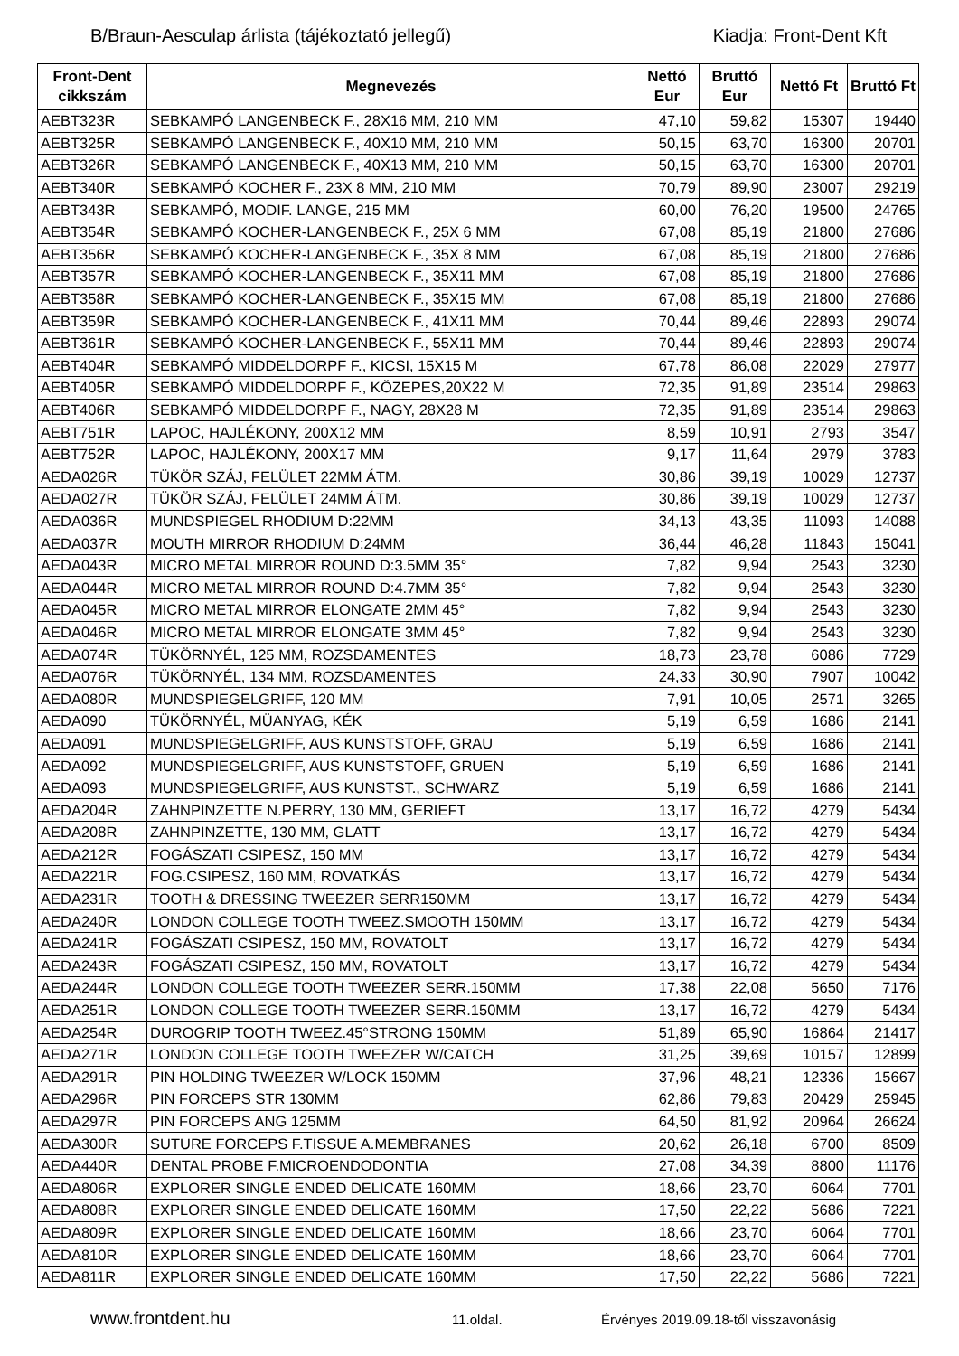B/Braun-Aesculap árlista (tájékoztató jellegű)
Kiadja: Front-Dent Kft
| Front-Dent cikkszám | Megnevezés | Nettó Eur | Bruttó Eur | Nettó Ft | Bruttó Ft |
| --- | --- | --- | --- | --- | --- |
| AEBT323R | SEBKAMPÓ LANGENBECK F., 28X16 MM, 210 MM | 47,10 | 59,82 | 15307 | 19440 |
| AEBT325R | SEBKAMPÓ LANGENBECK F., 40X10 MM, 210 MM | 50,15 | 63,70 | 16300 | 20701 |
| AEBT326R | SEBKAMPÓ LANGENBECK F., 40X13 MM, 210 MM | 50,15 | 63,70 | 16300 | 20701 |
| AEBT340R | SEBKAMPÓ KOCHER F., 23X 8 MM, 210 MM | 70,79 | 89,90 | 23007 | 29219 |
| AEBT343R | SEBKAMPÓ, MODIF. LANGE, 215 MM | 60,00 | 76,20 | 19500 | 24765 |
| AEBT354R | SEBKAMPÓ KOCHER-LANGENBECK F., 25X 6 MM | 67,08 | 85,19 | 21800 | 27686 |
| AEBT356R | SEBKAMPÓ KOCHER-LANGENBECK F., 35X 8 MM | 67,08 | 85,19 | 21800 | 27686 |
| AEBT357R | SEBKAMPÓ KOCHER-LANGENBECK F., 35X11 MM | 67,08 | 85,19 | 21800 | 27686 |
| AEBT358R | SEBKAMPÓ KOCHER-LANGENBECK F., 35X15 MM | 67,08 | 85,19 | 21800 | 27686 |
| AEBT359R | SEBKAMPÓ KOCHER-LANGENBECK F., 41X11 MM | 70,44 | 89,46 | 22893 | 29074 |
| AEBT361R | SEBKAMPÓ KOCHER-LANGENBECK F., 55X11 MM | 70,44 | 89,46 | 22893 | 29074 |
| AEBT404R | SEBKAMPÓ MIDDELDORPF F., KICSI, 15X15 M | 67,78 | 86,08 | 22029 | 27977 |
| AEBT405R | SEBKAMPÓ MIDDELDORPF F., KÖZEPES,20X22 M | 72,35 | 91,89 | 23514 | 29863 |
| AEBT406R | SEBKAMPÓ MIDDELDORPF F., NAGY, 28X28 M | 72,35 | 91,89 | 23514 | 29863 |
| AEBT751R | LAPOC, HAJLÉKONY, 200X12 MM | 8,59 | 10,91 | 2793 | 3547 |
| AEBT752R | LAPOC, HAJLÉKONY, 200X17 MM | 9,17 | 11,64 | 2979 | 3783 |
| AEDA026R | TÜKÖR SZÁJ, FELÜLET 22MM ÁTM. | 30,86 | 39,19 | 10029 | 12737 |
| AEDA027R | TÜKÖR SZÁJ, FELÜLET 24MM ÁTM. | 30,86 | 39,19 | 10029 | 12737 |
| AEDA036R | MUNDSPIEGEL RHODIUM D:22MM | 34,13 | 43,35 | 11093 | 14088 |
| AEDA037R | MOUTH MIRROR RHODIUM D:24MM | 36,44 | 46,28 | 11843 | 15041 |
| AEDA043R | MICRO METAL MIRROR ROUND D:3.5MM 35° | 7,82 | 9,94 | 2543 | 3230 |
| AEDA044R | MICRO METAL MIRROR ROUND D:4.7MM 35° | 7,82 | 9,94 | 2543 | 3230 |
| AEDA045R | MICRO METAL MIRROR ELONGATE 2MM 45° | 7,82 | 9,94 | 2543 | 3230 |
| AEDA046R | MICRO METAL MIRROR ELONGATE 3MM 45° | 7,82 | 9,94 | 2543 | 3230 |
| AEDA074R | TÜKÖRNYÉL, 125 MM, ROZSDAMENTES | 18,73 | 23,78 | 6086 | 7729 |
| AEDA076R | TÜKÖRNYÉL, 134 MM, ROZSDAMENTES | 24,33 | 30,90 | 7907 | 10042 |
| AEDA080R | MUNDSPIEGELGRIFF, 120 MM | 7,91 | 10,05 | 2571 | 3265 |
| AEDA090 | TÜKÖRNYÉL, MÜANYAG, KÉK | 5,19 | 6,59 | 1686 | 2141 |
| AEDA091 | MUNDSPIEGELGRIFF, AUS KUNSTSTOFF, GRAU | 5,19 | 6,59 | 1686 | 2141 |
| AEDA092 | MUNDSPIEGELGRIFF, AUS KUNSTSTOFF, GRUEN | 5,19 | 6,59 | 1686 | 2141 |
| AEDA093 | MUNDSPIEGELGRIFF, AUS KUNSTST., SCHWARZ | 5,19 | 6,59 | 1686 | 2141 |
| AEDA204R | ZAHNPINZETTE N.PERRY, 130 MM, GERIEFT | 13,17 | 16,72 | 4279 | 5434 |
| AEDA208R | ZAHNPINZETTE, 130 MM, GLATT | 13,17 | 16,72 | 4279 | 5434 |
| AEDA212R | FOGÁSZATI CSIPESZ, 150 MM | 13,17 | 16,72 | 4279 | 5434 |
| AEDA221R | FOG.CSIPESZ, 160 MM, ROVATKÁS | 13,17 | 16,72 | 4279 | 5434 |
| AEDA231R | TOOTH & DRESSING TWEEZER SERR150MM | 13,17 | 16,72 | 4279 | 5434 |
| AEDA240R | LONDON COLLEGE TOOTH TWEEZ.SMOOTH 150MM | 13,17 | 16,72 | 4279 | 5434 |
| AEDA241R | FOGÁSZATI CSIPESZ, 150 MM, ROVATOLT | 13,17 | 16,72 | 4279 | 5434 |
| AEDA243R | FOGÁSZATI CSIPESZ, 150 MM, ROVATOLT | 13,17 | 16,72 | 4279 | 5434 |
| AEDA244R | LONDON COLLEGE TOOTH TWEEZER SERR.150MM | 17,38 | 22,08 | 5650 | 7176 |
| AEDA251R | LONDON COLLEGE TOOTH TWEEZER SERR.150MM | 13,17 | 16,72 | 4279 | 5434 |
| AEDA254R | DUROGRIP TOOTH TWEEZ.45°STRONG 150MM | 51,89 | 65,90 | 16864 | 21417 |
| AEDA271R | LONDON COLLEGE TOOTH TWEEZER W/CATCH | 31,25 | 39,69 | 10157 | 12899 |
| AEDA291R | PIN HOLDING TWEEZER W/LOCK 150MM | 37,96 | 48,21 | 12336 | 15667 |
| AEDA296R | PIN FORCEPS STR 130MM | 62,86 | 79,83 | 20429 | 25945 |
| AEDA297R | PIN FORCEPS ANG 125MM | 64,50 | 81,92 | 20964 | 26624 |
| AEDA300R | SUTURE FORCEPS F.TISSUE A.MEMBRANES | 20,62 | 26,18 | 6700 | 8509 |
| AEDA440R | DENTAL PROBE F.MICROENDODONTIA | 27,08 | 34,39 | 8800 | 11176 |
| AEDA806R | EXPLORER SINGLE ENDED DELICATE 160MM | 18,66 | 23,70 | 6064 | 7701 |
| AEDA808R | EXPLORER SINGLE ENDED DELICATE 160MM | 17,50 | 22,22 | 5686 | 7221 |
| AEDA809R | EXPLORER SINGLE ENDED DELICATE 160MM | 18,66 | 23,70 | 6064 | 7701 |
| AEDA810R | EXPLORER SINGLE ENDED DELICATE 160MM | 18,66 | 23,70 | 6064 | 7701 |
| AEDA811R | EXPLORER SINGLE ENDED DELICATE 160MM | 17,50 | 22,22 | 5686 | 7221 |
www.frontdent.hu
11.oldal. Érvényes 2019.09.18-től visszavonásig